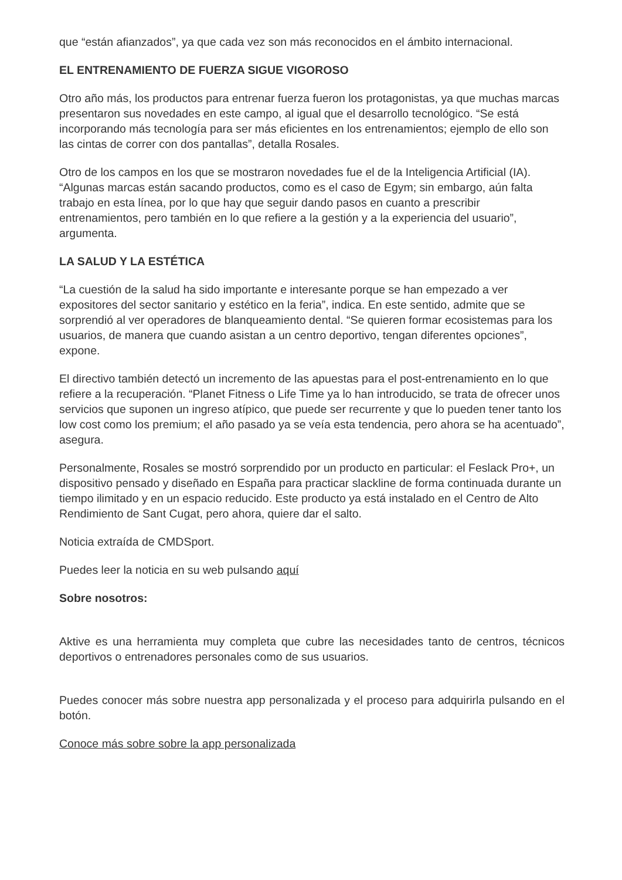que “están afianzados”, ya que cada vez son más reconocidos en el ámbito internacional.
EL ENTRENAMIENTO DE FUERZA SIGUE VIGOROSO
Otro año más, los productos para entrenar fuerza fueron los protagonistas, ya que muchas marcas presentaron sus novedades en este campo, al igual que el desarrollo tecnológico. “Se está incorporando más tecnología para ser más eficientes en los entrenamientos; ejemplo de ello son las cintas de correr con dos pantallas”, detalla Rosales.
Otro de los campos en los que se mostraron novedades fue el de la Inteligencia Artificial (IA). “Algunas marcas están sacando productos, como es el caso de Egym; sin embargo, aún falta trabajo en esta línea, por lo que hay que seguir dando pasos en cuanto a prescribir entrenamientos, pero también en lo que refiere a la gestión y a la experiencia del usuario”, argumenta.
LA SALUD Y LA ESTÉTICA
“La cuestión de la salud ha sido importante e interesante porque se han empezado a ver expositores del sector sanitario y estético en la feria”, indica. En este sentido, admite que se sorprendió al ver operadores de blanqueamiento dental. “Se quieren formar ecosistemas para los usuarios, de manera que cuando asistan a un centro deportivo, tengan diferentes opciones”, expone.
El directivo también detectó un incremento de las apuestas para el post-entrenamiento en lo que refiere a la recuperación. “Planet Fitness o Life Time ya lo han introducido, se trata de ofrecer unos servicios que suponen un ingreso atípico, que puede ser recurrente y que lo pueden tener tanto los low cost como los premium; el año pasado ya se veía esta tendencia, pero ahora se ha acentuado”, asegura.
Personalmente, Rosales se mostró sorprendido por un producto en particular: el Feslack Pro+, un dispositivo pensado y diseñado en España para practicar slackline de forma continuada durante un tiempo ilimitado y en un espacio reducido. Este producto ya está instalado en el Centro de Alto Rendimiento de Sant Cugat, pero ahora, quiere dar el salto.
Noticia extraída de CMDSport.
Puedes leer la noticia en su web pulsando aquí
Sobre nosotros:
Aktive es una herramienta muy completa que cubre las necesidades tanto de centros, técnicos deportivos o entrenadores personales como de sus usuarios.
Puedes conocer más sobre nuestra app personalizada y el proceso para adquirirla pulsando en el botón.
Conoce más sobre sobre la app personalizada